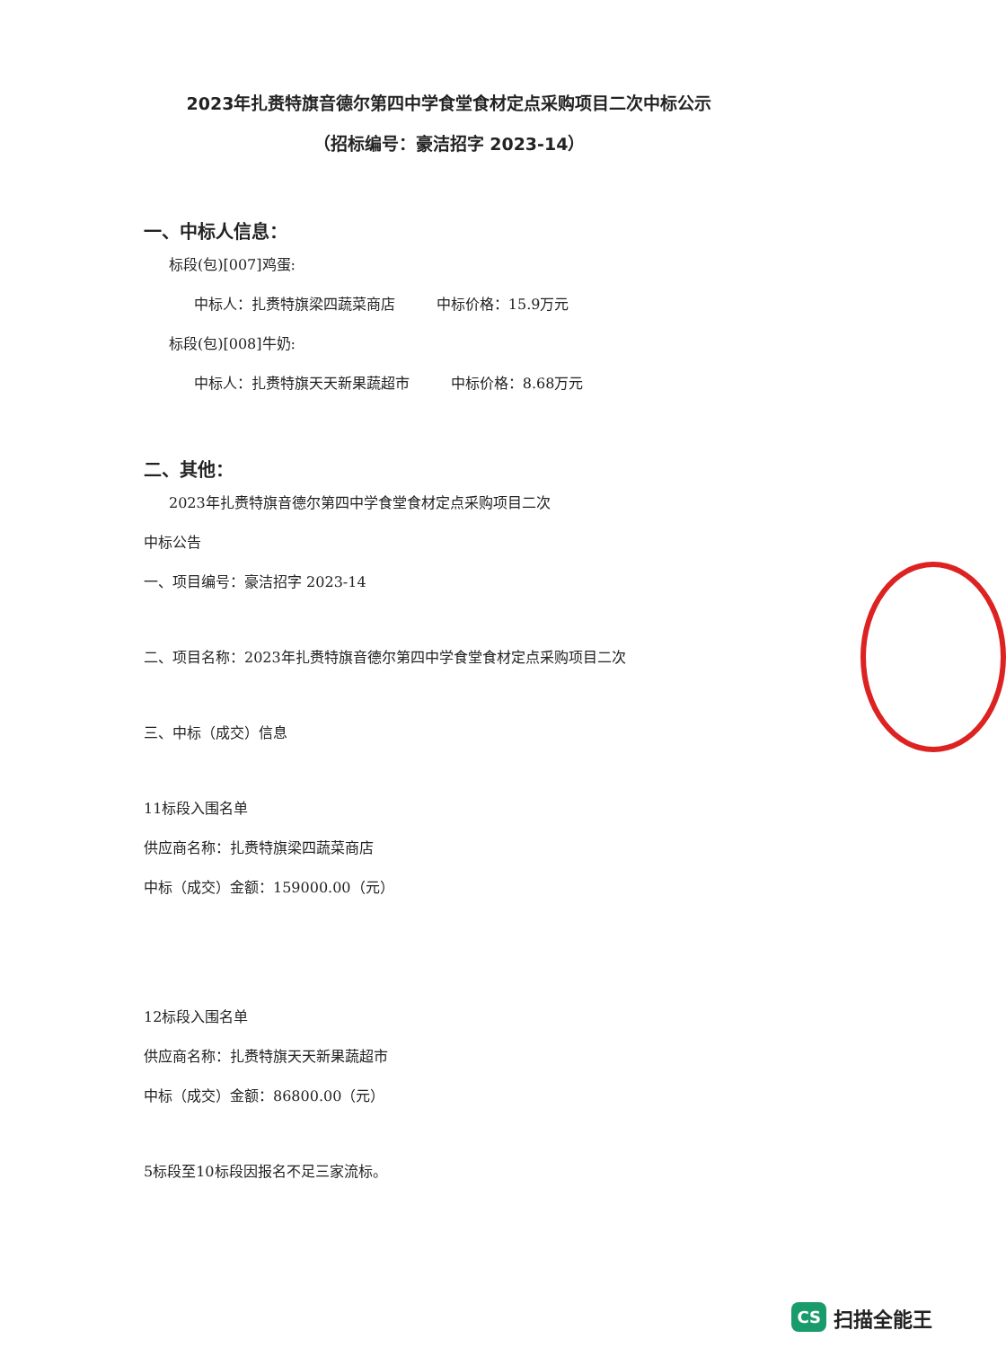2023年扎赉特旗音德尔第四中学食堂食材定点采购项目二次中标公示
（招标编号：豪洁招字 2023-14）
一、中标人信息：
标段(包)[007]鸡蛋:
中标人：扎赉特旗梁四蔬菜商店 中标价格：15.9万元
标段(包)[008]牛奶:
中标人：扎赉特旗天天新果蔬超市 中标价格：8.68万元
二、其他：
2023年扎赉特旗音德尔第四中学食堂食材定点采购项目二次
中标公告
一、项目编号：豪洁招字 2023-14
二、项目名称：2023年扎赉特旗音德尔第四中学食堂食材定点采购项目二次
三、中标（成交）信息
11标段入围名单
供应商名称：扎赉特旗梁四蔬菜商店
中标（成交）金额：159000.00（元）
12标段入围名单
供应商名称：扎赉特旗天天新果蔬超市
中标（成交）金额：86800.00（元）
5标段至10标段因报名不足三家流标。
CS 扫描全能王